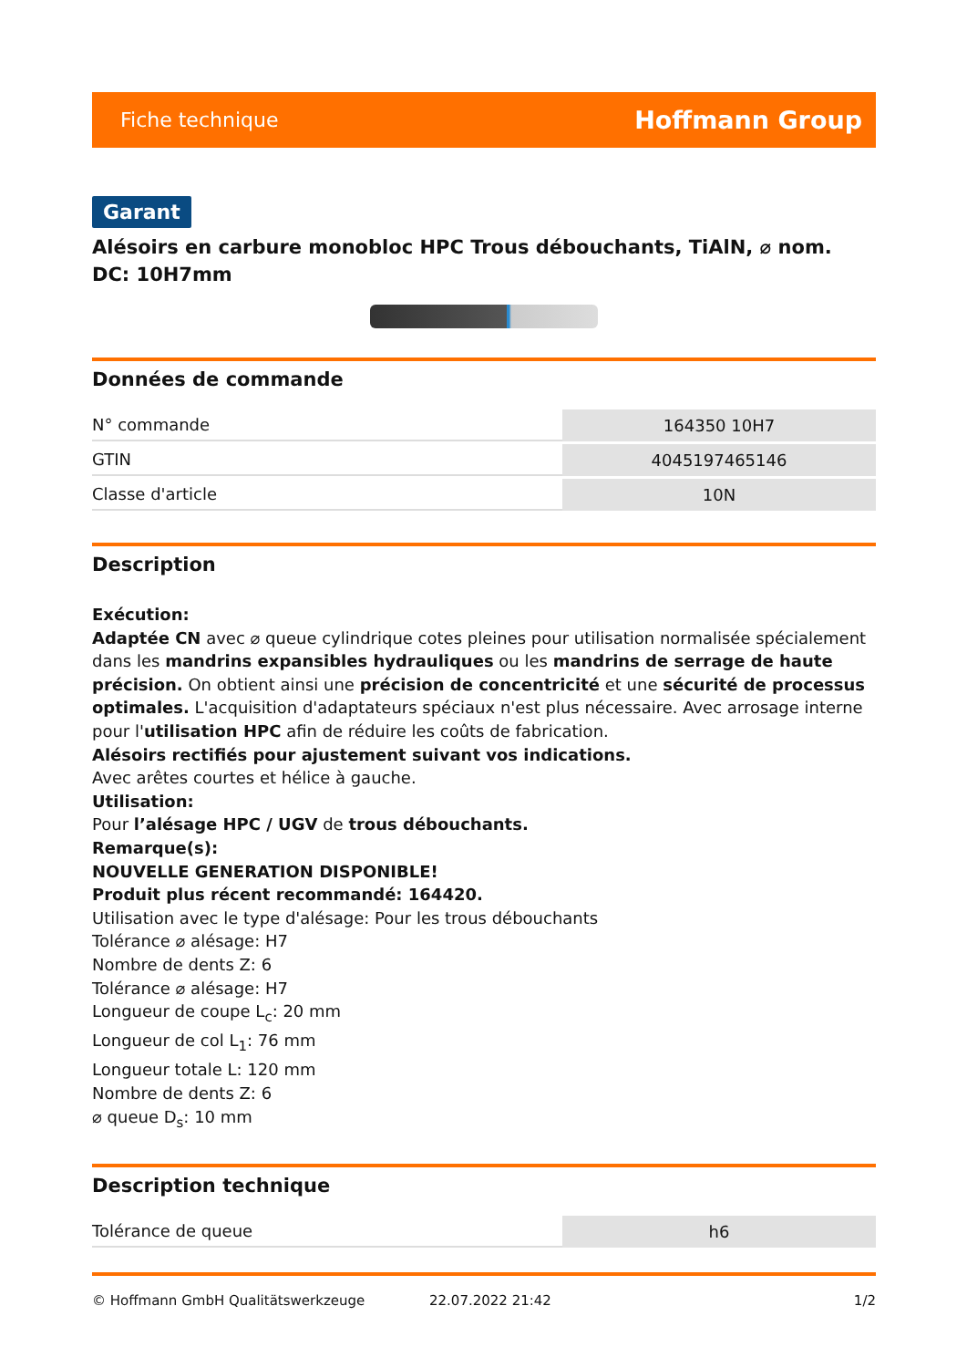Fiche technique Hoffmann Group
Garant
Alésoirs en carbure monobloc HPC Trous débouchants, TiAlN, ⌀ nom. DC: 10H7mm
Données de commande
| N° commande | 164350 10H7 |
| GTIN | 4045197465146 |
| Classe d'article | 10N |
Description
Exécution:
Adaptée CN avec ⌀ queue cylindrique cotes pleines pour utilisation normalisée spécialement dans les mandrins expansibles hydrauliques ou les mandrins de serrage de haute précision. On obtient ainsi une précision de concentricité et une sécurité de processus optimales. L'acquisition d'adaptateurs spéciaux n'est plus nécessaire. Avec arrosage interne pour l'utilisation HPC afin de réduire les coûts de fabrication.
Alésoirs rectifiés pour ajustement suivant vos indications.
Avec arêtes courtes et hélice à gauche.
Utilisation:
Pour l’alésage HPC / UGV de trous débouchants.
Remarque(s):
NOUVELLE GENERATION DISPONIBLE!
Produit plus récent recommandé: 164420.
Utilisation avec le type d'alésage: Pour les trous débouchants
Tolérance ⌀ alésage: H7
Nombre de dents Z: 6
Tolérance ⌀ alésage: H7
Longueur de coupe L<sub>c</sub>: 20 mm
Longueur de col L<sub>1</sub>: 76 mm
Longueur totale L: 120 mm
Nombre de dents Z: 6
⌀ queue D<sub>s</sub>: 10 mm
Description technique
| Tolérance de queue | h6 |
© Hoffmann GmbH Qualitätswerkzeuge 22.07.2022 21:42 1/2